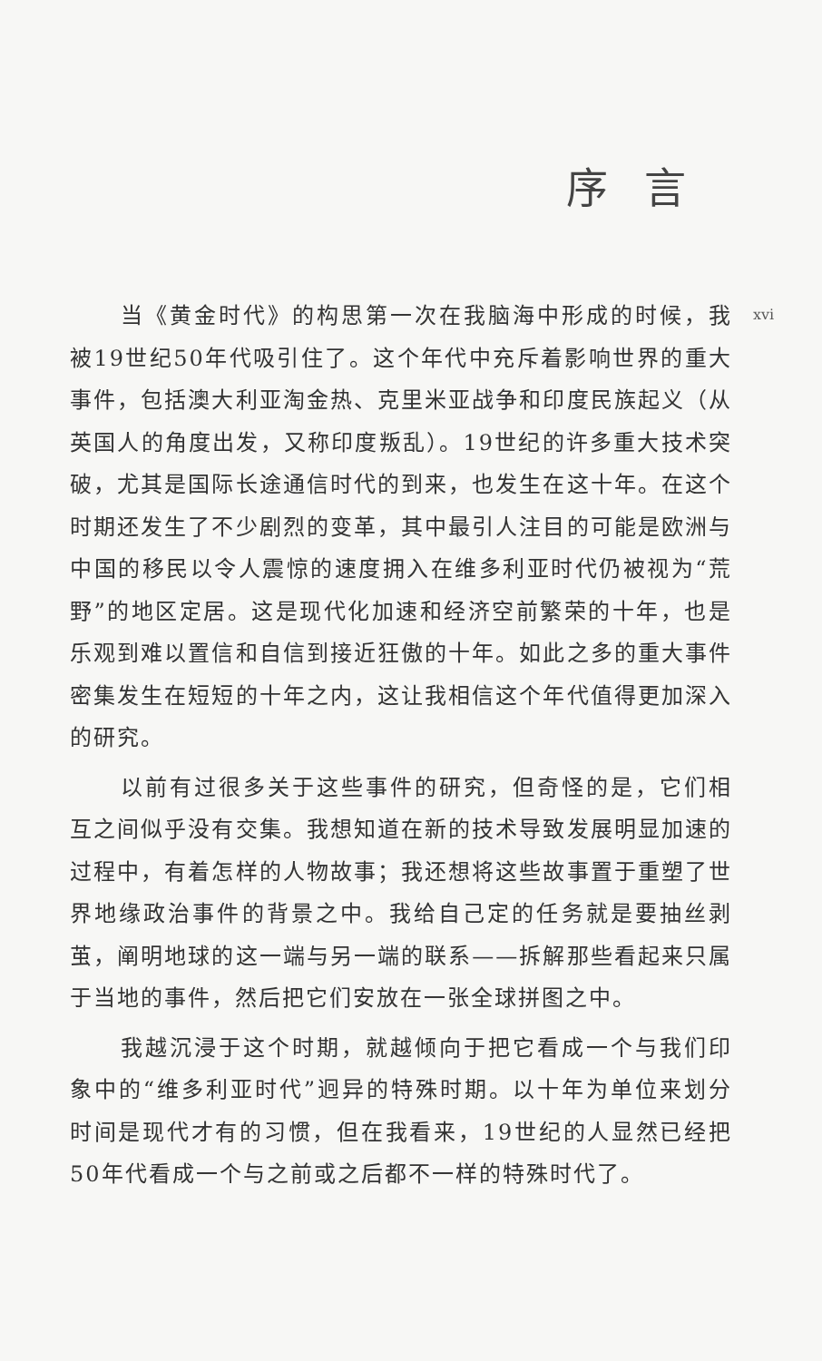序言
xvi
当《黄金时代》的构思第一次在我脑海中形成的时候，我被19世纪50年代吸引住了。这个年代中充斥着影响世界的重大事件，包括澳大利亚淘金热、克里米亚战争和印度民族起义（从英国人的角度出发，又称印度叛乱）。19世纪的许多重大技术突破，尤其是国际长途通信时代的到来，也发生在这十年。在这个时期还发生了不少剧烈的变革，其中最引人注目的可能是欧洲与中国的移民以令人震惊的速度拥入在维多利亚时代仍被视为“荒野”的地区定居。这是现代化加速和经济空前繁荣的十年，也是乐观到难以置信和自信到接近狂傲的十年。如此之多的重大事件密集发生在短短的十年之内，这让我相信这个年代值得更加深入的研究。
以前有过很多关于这些事件的研究，但奇怪的是，它们相互之间似乎没有交集。我想知道在新的技术导致发展明显加速的过程中，有着怎样的人物故事；我还想将这些故事置于重塑了世界地缘政治事件的背景之中。我给自己定的任务就是要抽丝剥茧，阐明地球的这一端与另一端的联系——拆解那些看起来只属于当地的事件，然后把它们安放在一张全球拼图之中。
我越沉浸于这个时期，就越倾向于把它看成一个与我们印象中的“维多利亚时代”迥异的特殊时期。以十年为单位来划分时间是现代才有的习惯，但在我看来，19世纪的人显然已经把50年代看成一个与之前或之后都不一样的特殊时代了。